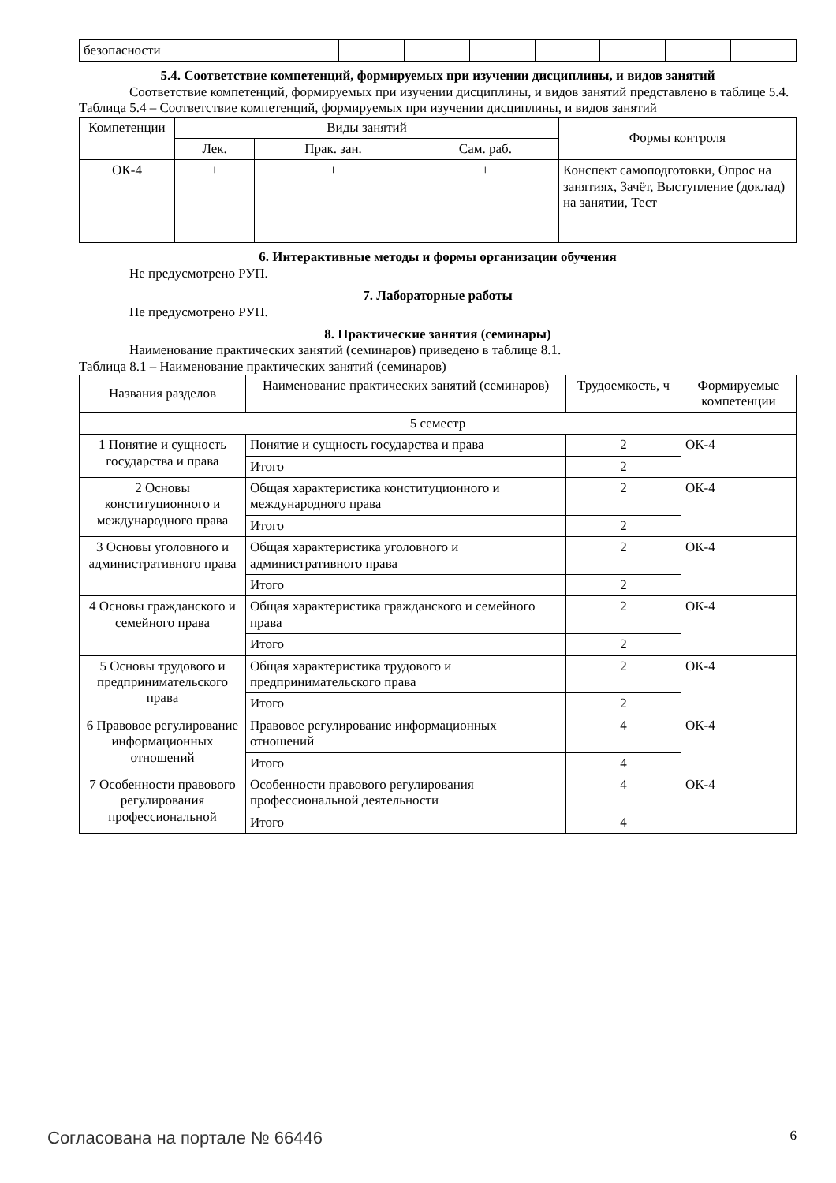| безопасности | | | | | | | |
5.4. Соответствие компетенций, формируемых при изучении дисциплины, и видов занятий
Соответствие компетенций, формируемых при изучении дисциплины, и видов занятий представлено в таблице 5.4.
Таблица 5.4 – Соответствие компетенций, формируемых при изучении дисциплины, и видов занятий
| Компетенции | Виды занятий | | | Формы контроля |
| --- | --- | --- | --- | --- |
| | Лек. | Прак. зан. | Сам. раб. | |
| ОК-4 | + | + | + | Конспект самоподготовки, Опрос на занятиях, Зачёт, Выступление (доклад) на занятии, Тест |
6. Интерактивные методы и формы организации обучения
Не предусмотрено РУП.
7. Лабораторные работы
Не предусмотрено РУП.
8. Практические занятия (семинары)
Наименование практических занятий (семинаров) приведено в таблице 8.1.
Таблица 8.1 – Наименование практических занятий (семинаров)
| Названия разделов | Наименование практических занятий (семинаров) | Трудоемкость, ч | Формируемые компетенции |
| --- | --- | --- | --- |
| 5 семестр | | | |
| 1 Понятие и сущность государства и права | Понятие и сущность государства и права | 2 | ОК-4 |
| | Итого | 2 | |
| 2 Основы конституционного и международного права | Общая характеристика конституционного и международного права | 2 | ОК-4 |
| | Итого | 2 | |
| 3 Основы уголовного и административного права | Общая характеристика уголовного и административного права | 2 | ОК-4 |
| | Итого | 2 | |
| 4 Основы гражданского и семейного права | Общая характеристика гражданского и семейного права | 2 | ОК-4 |
| | Итого | 2 | |
| 5 Основы трудового и предпринимательского права | Общая характеристика трудового и предпринимательского права | 2 | ОК-4 |
| | Итого | 2 | |
| 6 Правовое регулирование информационных отношений | Правовое регулирование информационных отношений | 4 | ОК-4 |
| | Итого | 4 | |
| 7 Особенности правового регулирования профессиональной | Особенности правового регулирования профессиональной деятельности | 4 | ОК-4 |
| | Итого | 4 | |
Согласована на портале № 66446 6